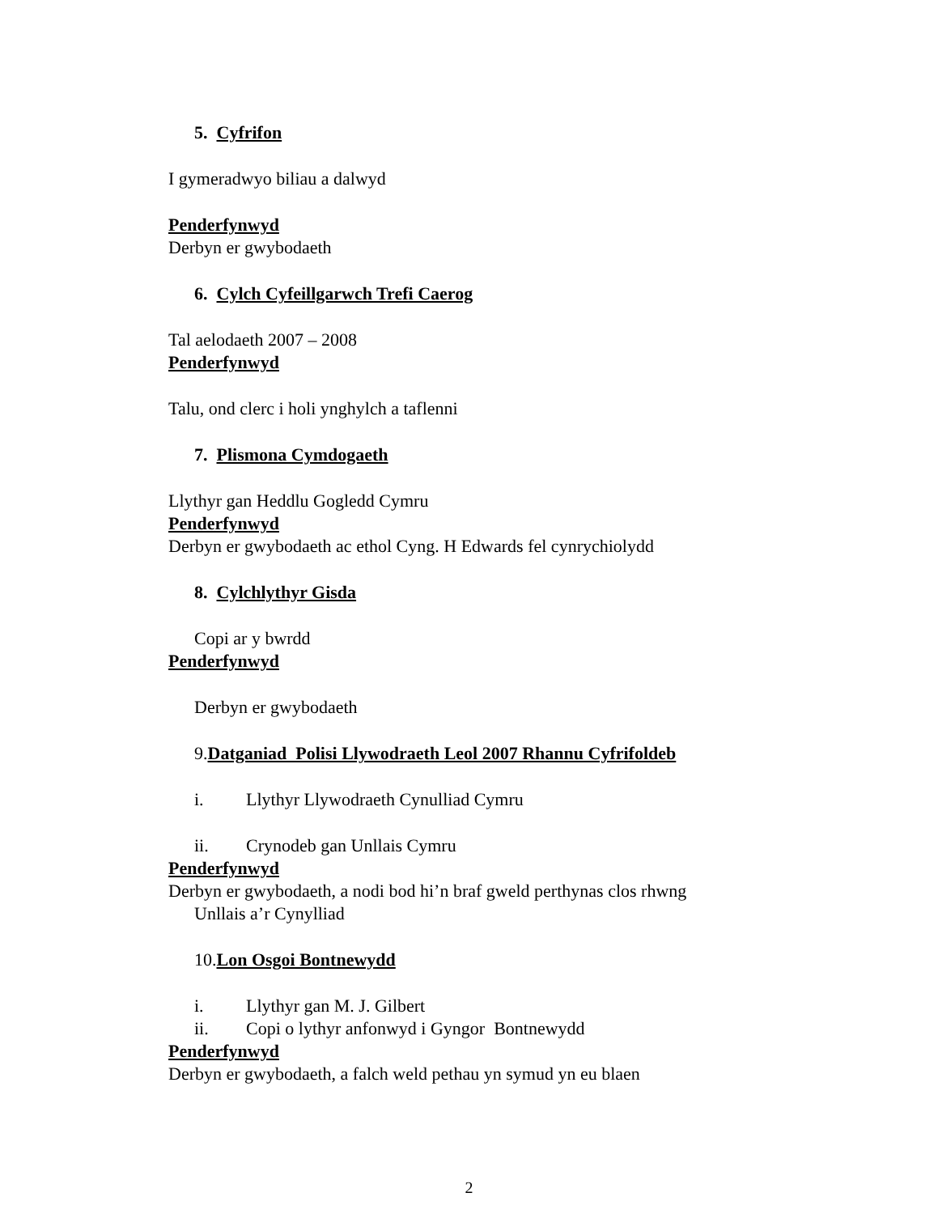5. Cyfrifon
I gymeradwyo biliau a dalwyd
Penderfynwyd
Derbyn er gwybodaeth
6. Cylch Cyfeillgarwch Trefi Caerog
Tal aelodaeth 2007 – 2008
Penderfynwyd
Talu, ond clerc i holi ynghylch a taflenni
7. Plismona Cymdogaeth
Llythyr gan Heddlu Gogledd Cymru
Penderfynwyd
Derbyn er gwybodaeth ac ethol Cyng. H Edwards fel cynrychiolydd
8. Cylchlythyr Gisda
Copi ar y bwrdd
Penderfynwyd
Derbyn er gwybodaeth
9.Datganiad Polisi Llywodraeth Leol 2007 Rhannu Cyfrifoldeb
i. Llythyr Llywodraeth Cynulliad Cymru
ii. Crynodeb gan Unllais Cymru
Penderfynwyd
Derbyn er gwybodaeth, a nodi bod hi’n braf gweld perthynas clos rhwng
Unllais a’r Cynylliad
10.Lon Osgoi Bontnewydd
i. Llythyr gan M. J. Gilbert
ii. Copi o lythyr anfonwyd i Gyngor Bontnewydd
Penderfynwyd
Derbyn er gwybodaeth, a falch weld pethau yn symud yn eu blaen
2